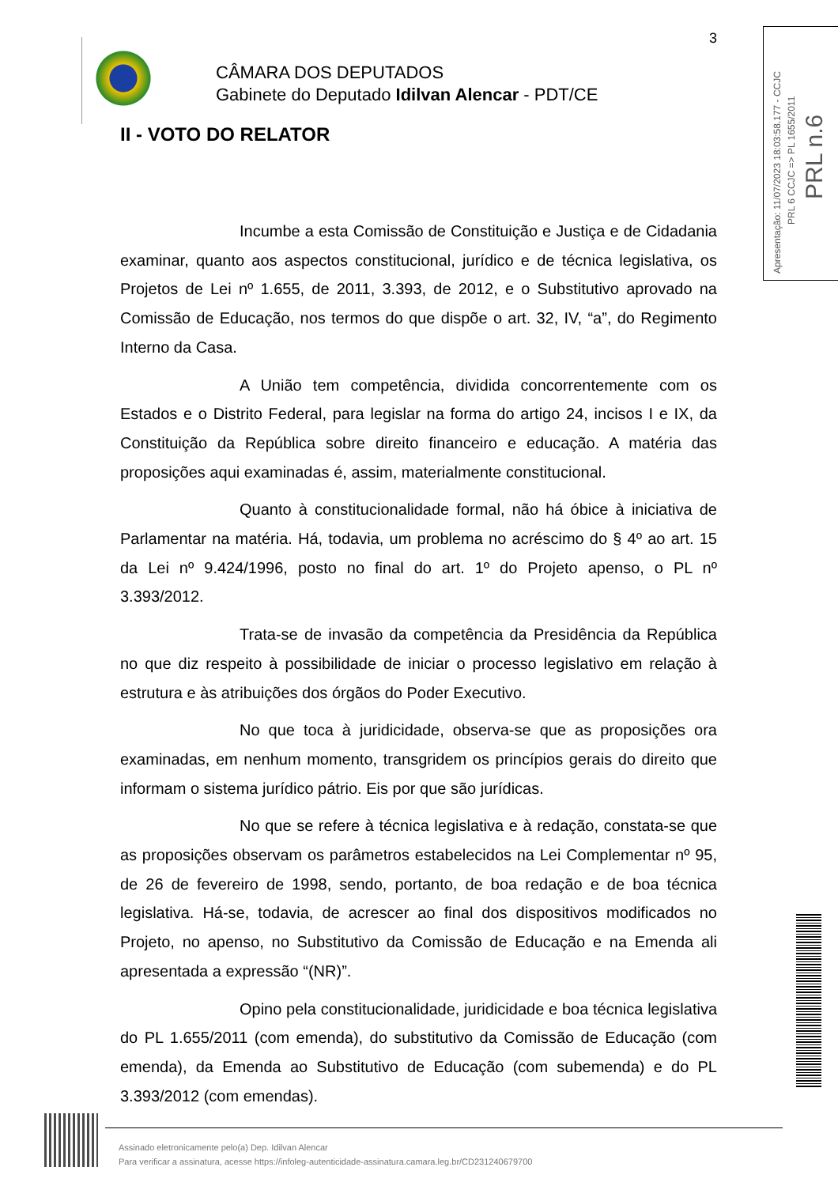3
CÂMARA DOS DEPUTADOS
Gabinete do Deputado Idilvan Alencar - PDT/CE
Apresentação: 11/07/2023 18:03:58.177 - CCJC
PRL 6 CCJC => PL 1655/2011
PRL n.6
II - VOTO DO RELATOR
Incumbe a esta Comissão de Constituição e Justiça e de Cidadania examinar, quanto aos aspectos constitucional, jurídico e de técnica legislativa, os Projetos de Lei nº 1.655, de 2011, 3.393, de 2012, e o Substitutivo aprovado na Comissão de Educação, nos termos do que dispõe o art. 32, IV, “a”, do Regimento Interno da Casa.
A União tem competência, dividida concorrentemente com os Estados e o Distrito Federal, para legislar na forma do artigo 24, incisos I e IX, da Constituição da República sobre direito financeiro e educação. A matéria das proposições aqui examinadas é, assim, materialmente constitucional.
Quanto à constitucionalidade formal, não há óbice à iniciativa de Parlamentar na matéria. Há, todavia, um problema no acréscimo do § 4º ao art. 15 da Lei nº 9.424/1996, posto no final do art. 1º do Projeto apenso, o PL nº 3.393/2012.
Trata-se de invasão da competência da Presidência da República no que diz respeito à possibilidade de iniciar o processo legislativo em relação à estrutura e às atribuições dos órgãos do Poder Executivo.
No que toca à juridicidade, observa-se que as proposições ora examinadas, em nenhum momento, transgridem os princípios gerais do direito que informam o sistema jurídico pátrio. Eis por que são jurídicas.
No que se refere à técnica legislativa e à redação, constata-se que as proposições observam os parâmetros estabelecidos na Lei Complementar nº 95, de 26 de fevereiro de 1998, sendo, portanto, de boa redação e de boa técnica legislativa. Há-se, todavia, de acrescer ao final dos dispositivos modificados no Projeto, no apenso, no Substitutivo da Comissão de Educação e na Emenda ali apresentada a expressão “(NR)”.
Opino pela constitucionalidade, juridicidade e boa técnica legislativa do PL 1.655/2011 (com emenda), do substitutivo da Comissão de Educação (com emenda), da Emenda ao Substitutivo de Educação (com subemenda) e do PL 3.393/2012 (com emendas).
Assinado eletronicamente pelo(a) Dep. Idilvan Alencar
Para verificar a assinatura, acesse https://infoleg-autenticidade-assinatura.camara.leg.br/CD231240679700